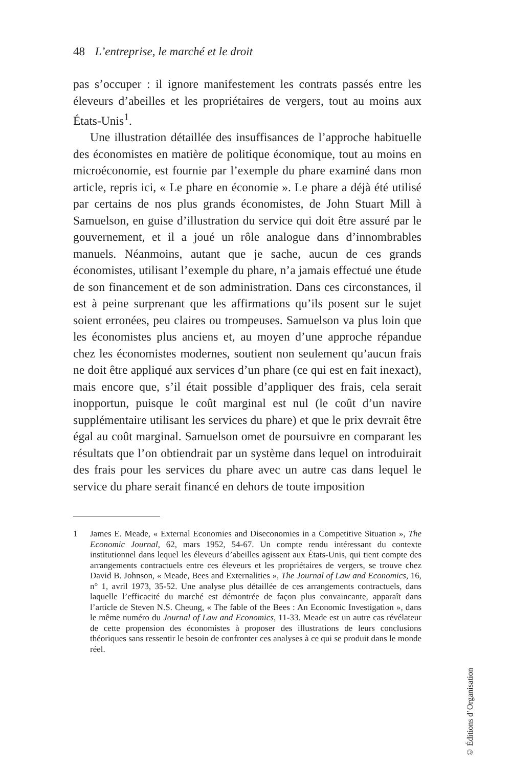48 L’entreprise, le marché et le droit
pas s’occuper : il ignore manifestement les contrats passés entre les éleveurs d’abeilles et les propriétaires de vergers, tout au moins aux États-Unis<sup>1</sup>.
Une illustration détaillée des insuffisances de l’approche habituelle des économistes en matière de politique économique, tout au moins en microéconomie, est fournie par l’exemple du phare examiné dans mon article, repris ici, « Le phare en économie ». Le phare a déjà été utilisé par certains de nos plus grands économistes, de John Stuart Mill à Samuelson, en guise d’illustration du service qui doit être assuré par le gouvernement, et il a joué un rôle analogue dans d’innombrables manuels. Néanmoins, autant que je sache, aucun de ces grands économistes, utilisant l’exemple du phare, n’a jamais effectué une étude de son financement et de son administration. Dans ces circonstances, il est à peine surprenant que les affirmations qu’ils posent sur le sujet soient erronées, peu claires ou trompeuses. Samuelson va plus loin que les économistes plus anciens et, au moyen d’une approche répandue chez les économistes modernes, soutient non seulement qu’aucun frais ne doit être appliqué aux services d’un phare (ce qui est en fait inexact), mais encore que, s’il était possible d’appliquer des frais, cela serait inopportun, puisque le coût marginal est nul (le coût d’un navire supplémentaire utilisant les services du phare) et que le prix devrait être égal au coût marginal. Samuelson omet de poursuivre en comparant les résultats que l’on obtiendrait par un système dans lequel on introduirait des frais pour les services du phare avec un autre cas dans lequel le service du phare serait financé en dehors de toute imposition
1 James E. Meade, « External Economies and Diseconomies in a Competitive Situation », The Economic Journal, 62, mars 1952, 54-67. Un compte rendu intéressant du contexte institutionnel dans lequel les éleveurs d’abeilles agissent aux États-Unis, qui tient compte des arrangements contractuels entre ces éleveurs et les propriétaires de vergers, se trouve chez David B. Johnson, « Meade, Bees and Externalities », The Journal of Law and Economics, 16, n° 1, avril 1973, 35-52. Une analyse plus détaillée de ces arrangements contractuels, dans laquelle l’efficacité du marché est démontrée de façon plus convaincante, apparaît dans l’article de Steven N.S. Cheung, « The fable of the Bees : An Economic Investigation », dans le même numéro du Journal of Law and Economics, 11-33. Meade est un autre cas révélateur de cette propension des économistes à proposer des illustrations de leurs conclusions théoriques sans ressentir le besoin de confronter ces analyses à ce qui se produit dans le monde réel.
© Éditions d’Organisation